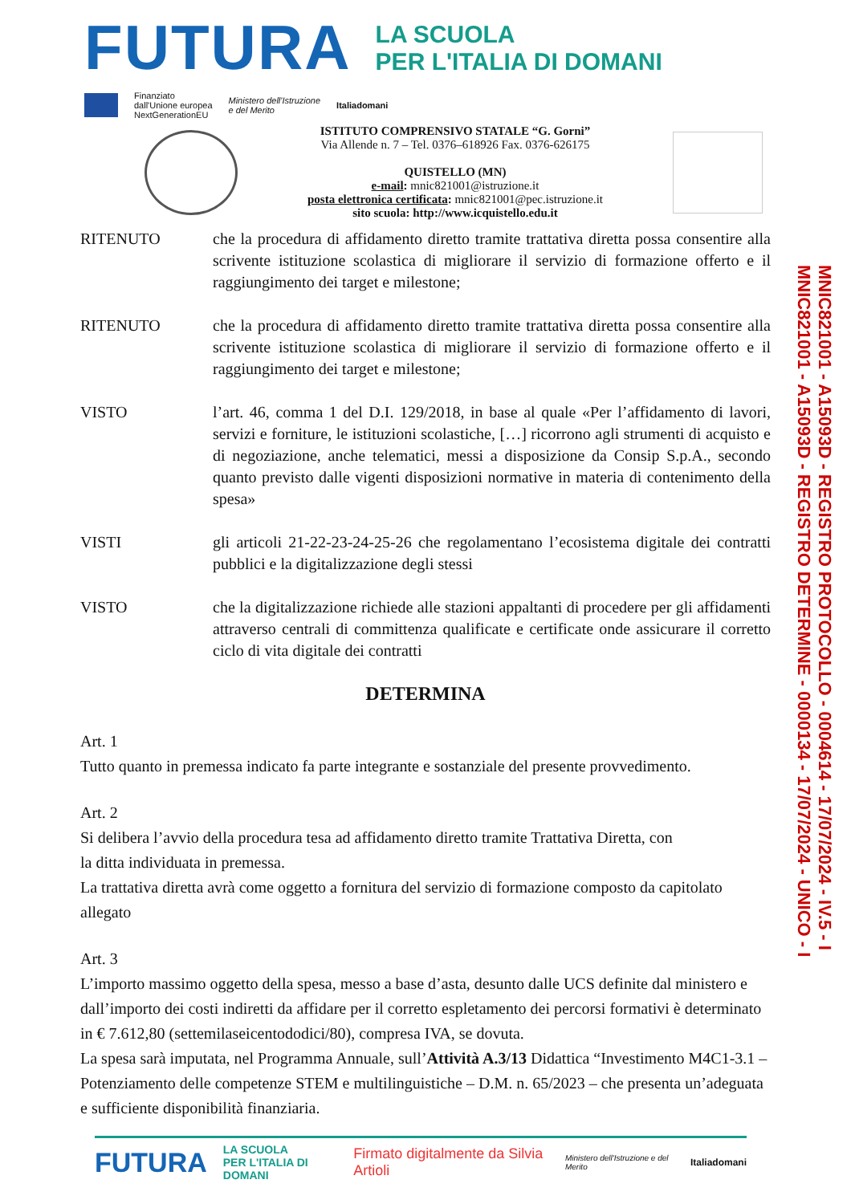FUTURA
LA SCUOLA
PER L'ITALIA DI DOMANI
Finanziato
dall'Unione europea
NextGenerationEU Ministero dell'Istruzione
e del Merito Italiadomani
ISTITUTO COMPRENSIVO STATALE “G. Gorni”
Via Allende n. 7 – Tel. 0376–618926 Fax. 0376-626175
QUISTELLO (MN)
e-mail: mnic821001@istruzione.it
posta elettronica certificata: mnic821001@pec.istruzione.it
sito scuola: http://www.icquistello.edu.it
MNIC821001 - A15093D - REGISTRO PROTOCOLLO - 0004614 - 17/07/2024 - IV.5 - I
MNIC821001 - A15093D - REGISTRO DETERMINE - 0000134 - 17/07/2024 - UNICO - I
RITENUTO che la procedura di affidamento diretto tramite trattativa diretta possa consentire alla scrivente istituzione scolastica di migliorare il servizio di formazione offerto e il raggiungimento dei target e milestone;
RITENUTO che la procedura di affidamento diretto tramite trattativa diretta possa consentire alla scrivente istituzione scolastica di migliorare il servizio di formazione offerto e il raggiungimento dei target e milestone;
VISTO l’art. 46, comma 1 del D.I. 129/2018, in base al quale «Per l’affidamento di lavori, servizi e forniture, le istituzioni scolastiche, […] ricorrono agli strumenti di acquisto e di negoziazione, anche telematici, messi a disposizione da Consip S.p.A., secondo quanto previsto dalle vigenti disposizioni normative in materia di contenimento della spesa»
VISTI gli articoli 21-22-23-24-25-26 che regolamentano l’ecosistema digitale dei contratti pubblici e la digitalizzazione degli stessi
VISTO che la digitalizzazione richiede alle stazioni appaltanti di procedere per gli affidamenti attraverso centrali di committenza qualificate e certificate onde assicurare il corretto ciclo di vita digitale dei contratti
DETERMINA
Art. 1
Tutto quanto in premessa indicato fa parte integrante e sostanziale del presente provvedimento.
Art. 2
Si delibera l’avvio della procedura tesa ad affidamento diretto tramite Trattativa Diretta, con
la ditta individuata in premessa.
La trattativa diretta avrà come oggetto a fornitura del servizio di formazione composto da capitolato allegato
Art. 3
L’importo massimo oggetto della spesa, messo a base d’asta, desunto dalle UCS definite dal ministero e dall’importo dei costi indiretti da affidare per il corretto espletamento dei percorsi formativi è determinato in € 7.612,80 (settemilaseicentododici/80), compresa IVA, se dovuta.
La spesa sarà imputata, nel Programma Annuale, sull’Attività A.3/13 Didattica “Investimento M4C1-3.1 – Potenziamento delle competenze STEM e multilinguistiche – D.M. n. 65/2023 – che presenta un’adeguata e sufficiente disponibilità finanziaria.
FUTURA LA SCUOLA
PER L'ITALIA DI DOMANI Firmato digitalmente da Silvia Artioli Ministero dell'Istruzione e del Merito Italiadomani